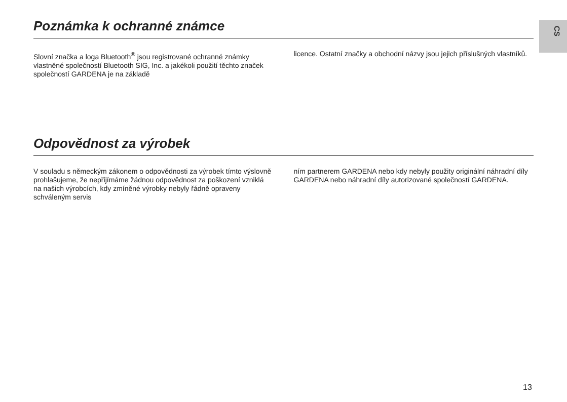CS
Poznámka k ochranné známce
Slovní značka a loga Bluetooth<sup>®</sup> jsou registrované ochranné známky vlastněné společností Bluetooth SIG, Inc. a jakékoli použití těchto značek společností GARDENA je na základě
licence. Ostatní značky a obchodní názvy jsou jejich přísluš­ných vlastníků.
Odpovědnost za výrobek
V souladu s německým zákonem o odpovědnosti za výro­bek tímto výslovně prohlašujeme, že nepřijímáme žádnou odpovědnost za poškození vzniklá na našich výrobcích, kdy zmíněné výrobky nebyly řádně opraveny schváleným servis­
ním partnerem GARDENA nebo kdy nebyly použity originál­ní náhradní díly GARDENA nebo náhradní díly autorizované společností GARDENA.
13